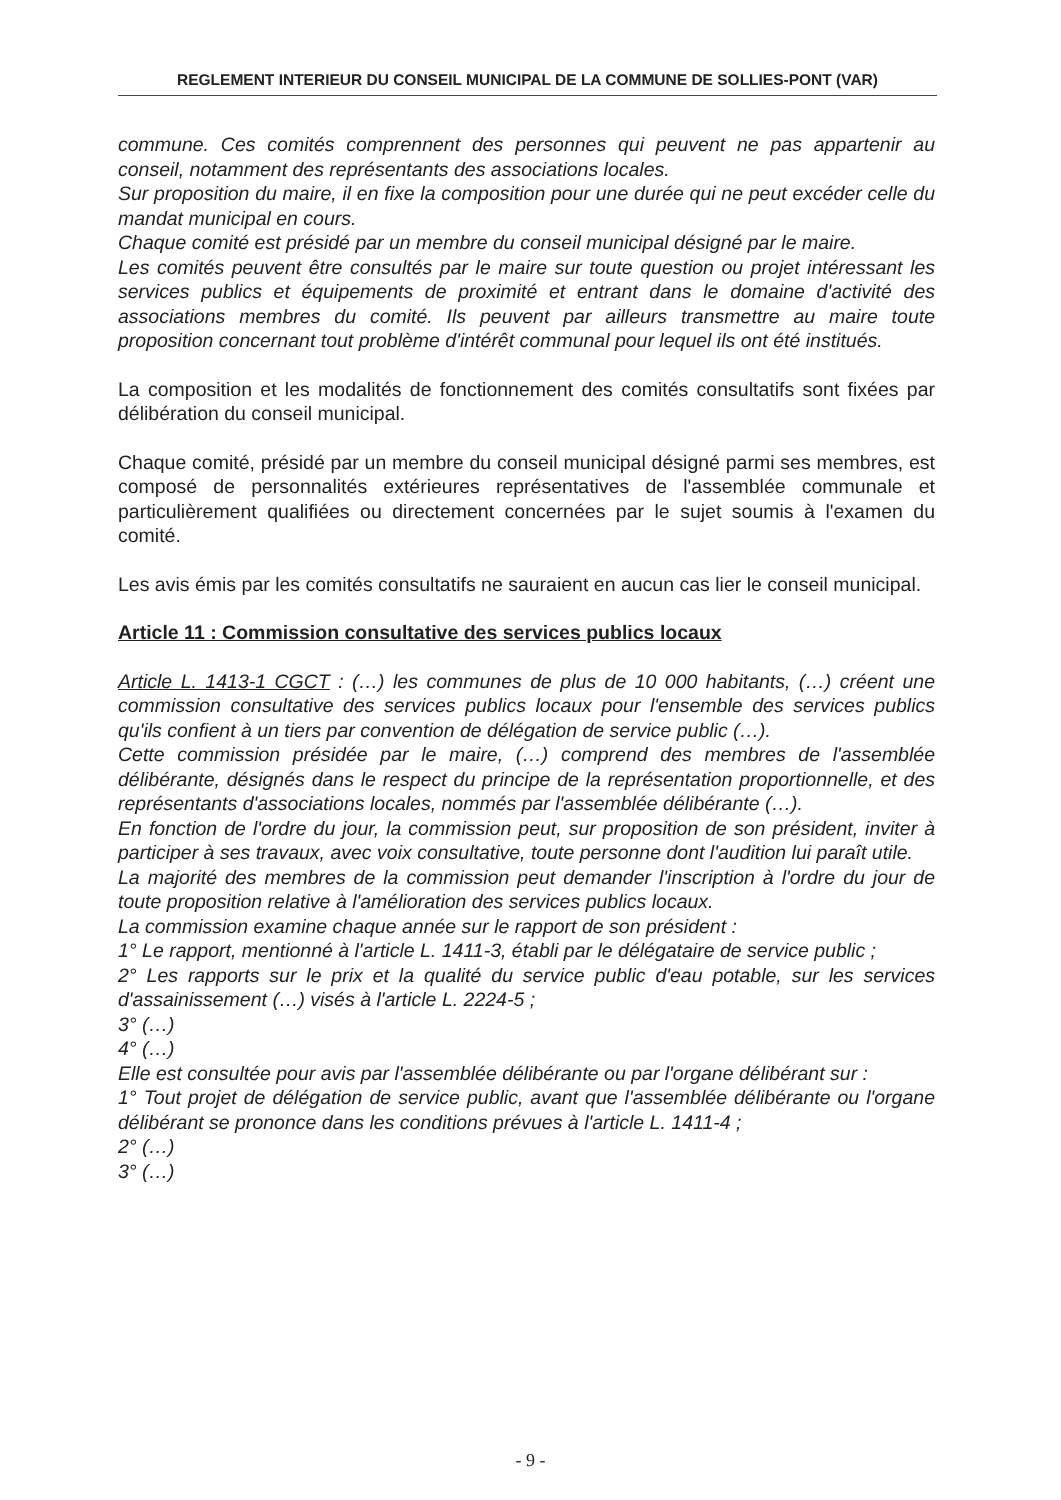REGLEMENT INTERIEUR DU CONSEIL MUNICIPAL DE LA COMMUNE DE SOLLIES-PONT (VAR)
commune. Ces comités comprennent des personnes qui peuvent ne pas appartenir au conseil, notamment des représentants des associations locales.
Sur proposition du maire, il en fixe la composition pour une durée qui ne peut excéder celle du mandat municipal en cours.
Chaque comité est présidé par un membre du conseil municipal désigné par le maire.
Les comités peuvent être consultés par le maire sur toute question ou projet intéressant les services publics et équipements de proximité et entrant dans le domaine d'activité des associations membres du comité. Ils peuvent par ailleurs transmettre au maire toute proposition concernant tout problème d'intérêt communal pour lequel ils ont été institués.
La composition et les modalités de fonctionnement des comités consultatifs sont fixées par délibération du conseil municipal.
Chaque comité, présidé par un membre du conseil municipal désigné parmi ses membres, est composé de personnalités extérieures représentatives de l'assemblée communale et particulièrement qualifiées ou directement concernées par le sujet soumis à l'examen du comité.
Les avis émis par les comités consultatifs ne sauraient en aucun cas lier le conseil municipal.
Article 11 : Commission consultative des services publics locaux
Article L. 1413-1 CGCT : (…) les communes de plus de 10 000 habitants, (…) créent une commission consultative des services publics locaux pour l'ensemble des services publics qu'ils confient à un tiers par convention de délégation de service public (…).
Cette commission présidée par le maire, (…) comprend des membres de l'assemblée délibérante, désignés dans le respect du principe de la représentation proportionnelle, et des représentants d'associations locales, nommés par l'assemblée délibérante (…).
En fonction de l'ordre du jour, la commission peut, sur proposition de son président, inviter à participer à ses travaux, avec voix consultative, toute personne dont l'audition lui paraît utile.
La majorité des membres de la commission peut demander l'inscription à l'ordre du jour de toute proposition relative à l'amélioration des services publics locaux.
La commission examine chaque année sur le rapport de son président :
1° Le rapport, mentionné à l'article L. 1411-3, établi par le délégataire de service public ;
2° Les rapports sur le prix et la qualité du service public d'eau potable, sur les services d'assainissement (…) visés à l'article L. 2224-5 ;
3° (…)
4° (…)
Elle est consultée pour avis par l'assemblée délibérante ou par l'organe délibérant sur :
1° Tout projet de délégation de service public, avant que l'assemblée délibérante ou l'organe délibérant se prononce dans les conditions prévues à l'article L. 1411-4 ;
2° (…)
3° (…)
- 9 -